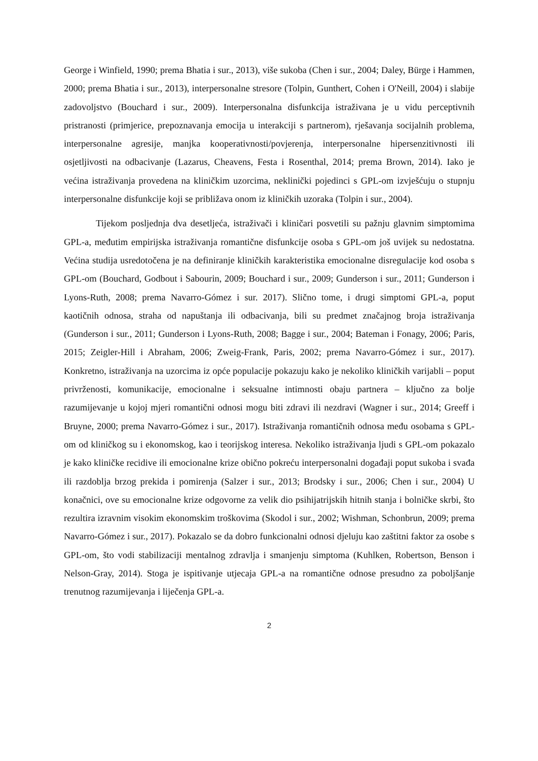George i Winfield, 1990; prema Bhatia i sur., 2013), više sukoba (Chen i sur., 2004; Daley, Bürge i Hammen, 2000; prema Bhatia i sur., 2013), interpersonalne stresore (Tolpin, Gunthert, Cohen i O'Neill, 2004) i slabije zadovoljstvo (Bouchard i sur., 2009). Interpersonalna disfunkcija istraživana je u vidu perceptivnih pristranosti (primjerice, prepoznavanja emocija u interakciji s partnerom), rješavanja socijalnih problema, interpersonalne agresije, manjka kooperativnosti/povjerenja, interpersonalne hipersenzitivnosti ili osjetljivosti na odbacivanje (Lazarus, Cheavens, Festa i Rosenthal, 2014; prema Brown, 2014). Iako je većina istraživanja provedena na kliničkim uzorcima, neklinički pojedinci s GPL-om izvješćuju o stupnju interpersonalne disfunkcije koji se približava onom iz kliničkih uzoraka (Tolpin i sur., 2004).
Tijekom posljednja dva desetljeća, istraživači i kliničari posvetili su pažnju glavnim simptomima GPL-a, međutim empirijska istraživanja romantične disfunkcije osoba s GPL-om još uvijek su nedostatna. Većina studija usredotočena je na definiranje kliničkih karakteristika emocionalne disregulacije kod osoba s GPL-om (Bouchard, Godbout i Sabourin, 2009; Bouchard i sur., 2009; Gunderson i sur., 2011; Gunderson i Lyons-Ruth, 2008; prema Navarro-Gómez i sur. 2017). Slično tome, i drugi simptomi GPL-a, poput kaotičnih odnosa, straha od napuštanja ili odbacivanja, bili su predmet značajnog broja istraživanja (Gunderson i sur., 2011; Gunderson i Lyons-Ruth, 2008; Bagge i sur., 2004; Bateman i Fonagy, 2006; Paris, 2015; Zeigler-Hill i Abraham, 2006; Zweig-Frank, Paris, 2002; prema Navarro-Gómez i sur., 2017). Konkretno, istraživanja na uzorcima iz opće populacije pokazuju kako je nekoliko kliničkih varijabli – poput privrženosti, komunikacije, emocionalne i seksualne intimnosti obaju partnera – ključno za bolje razumijevanje u kojoj mjeri romantični odnosi mogu biti zdravi ili nezdravi (Wagner i sur., 2014; Greeff i Bruyne, 2000; prema Navarro-Gómez i sur., 2017). Istraživanja romantičnih odnosa među osobama s GPL-om od kliničkog su i ekonomskog, kao i teorijskog interesa. Nekoliko istraživanja ljudi s GPL-om pokazalo je kako kliničke recidive ili emocionalne krize obično pokreću interpersonalni događaji poput sukoba i svađa ili razdoblja brzog prekida i pomirenja (Salzer i sur., 2013; Brodsky i sur., 2006; Chen i sur., 2004) U konačnici, ove su emocionalne krize odgovorne za velik dio psihijatrijskih hitnih stanja i bolničke skrbi, što rezultira izravnim visokim ekonomskim troškovima (Skodol i sur., 2002; Wishman, Schonbrun, 2009; prema Navarro-Gómez i sur., 2017). Pokazalo se da dobro funkcionalni odnosi djeluju kao zaštitni faktor za osobe s GPL-om, što vodi stabilizaciji mentalnog zdravlja i smanjenju simptoma (Kuhlken, Robertson, Benson i Nelson-Gray, 2014). Stoga je ispitivanje utjecaja GPL-a na romantične odnose presudno za poboljšanje trenutnog razumijevanja i liječenja GPL-a.
2